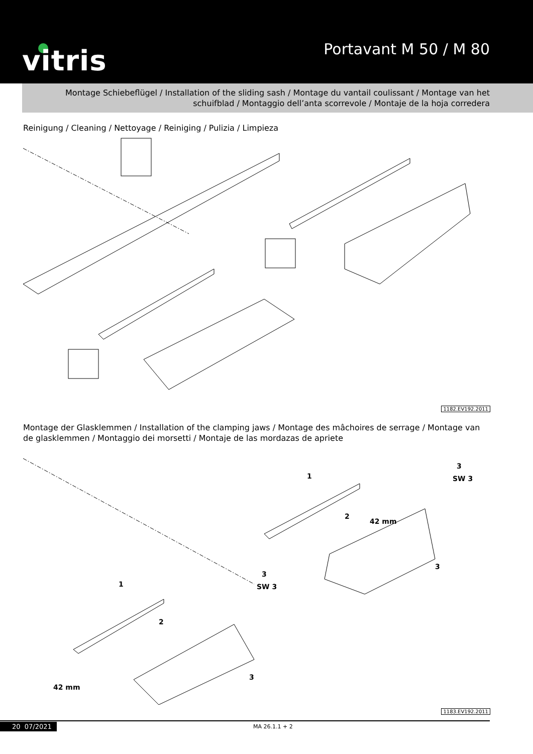vitris Portavant M 50 / M 80
Montage Schiebeflügel / Installation of the sliding sash / Montage du vantail coulissant / Montage van het schuifblad / Montaggio dell’anta scorrevole / Montaje de la hoja corredera
Reinigung / Cleaning / Nettoyage / Reiniging / Pulizia / Limpieza
1182.EV192.2011
Montage der Glasklemmen / Installation of the clamping jaws / Montage des mâchoires de serrage / Montage van de glasklemmen / Montaggio dei morsetti / Montaje de las mordazas de apriete
1
2
3
SW 3
3
1
2
3
SW 3
3
42 mm
42 mm
1183.EV192.2011
20 07/2021 MA 26.1.1 + 2